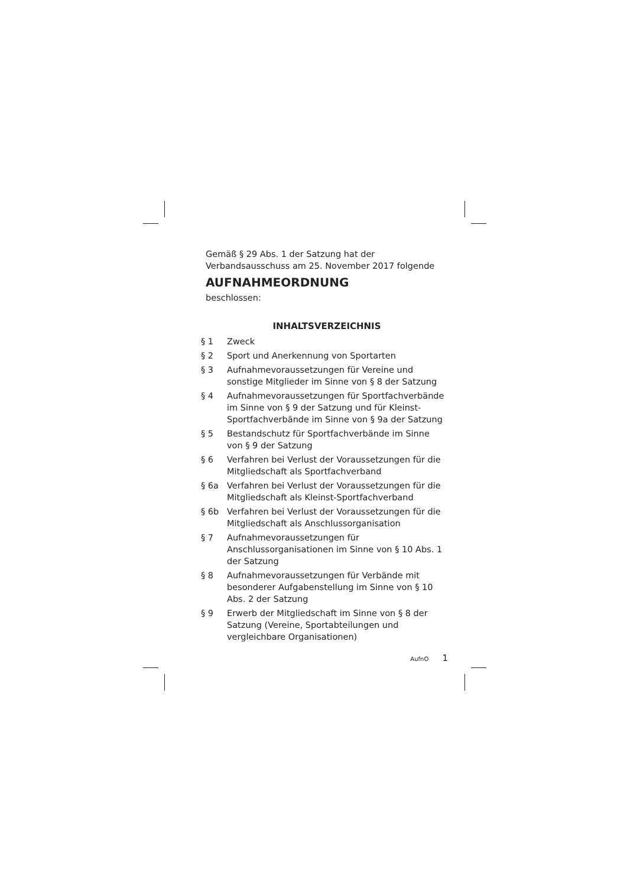Gemäß § 29 Abs. 1 der Satzung hat der Verbandsausschuss am 25. November 2017 folgende
AUFNAHMEORDNUNG
beschlossen:
INHALTSVERZEICHNIS
§ 1 Zweck
§ 2 Sport und Anerkennung von Sportarten
§ 3 Aufnahmevoraussetzungen für Vereine und sonstige Mitglieder im Sinne von § 8 der Satzung
§ 4 Aufnahmevoraussetzungen für Sportfachverbände im Sinne von § 9 der Satzung und für Kleinst-Sportfachverbände im Sinne von § 9a der Satzung
§ 5 Bestandschutz für Sportfachverbände im Sinne von § 9 der Satzung
§ 6 Verfahren bei Verlust der Voraussetzungen für die Mitgliedschaft als Sportfachverband
§ 6a Verfahren bei Verlust der Voraussetzungen für die Mitgliedschaft als Kleinst-Sportfachverband
§ 6b Verfahren bei Verlust der Voraussetzungen für die Mitgliedschaft als Anschlussorganisation
§ 7 Aufnahmevoraussetzungen für Anschlussorganisationen im Sinne von § 10 Abs. 1 der Satzung
§ 8 Aufnahmevoraussetzungen für Verbände mit besonderer Aufgabenstellung im Sinne von § 10 Abs. 2 der Satzung
§ 9 Erwerb der Mitgliedschaft im Sinne von § 8 der Satzung (Vereine, Sportabteilungen und vergleichbare Organisationen)
AufnO 1